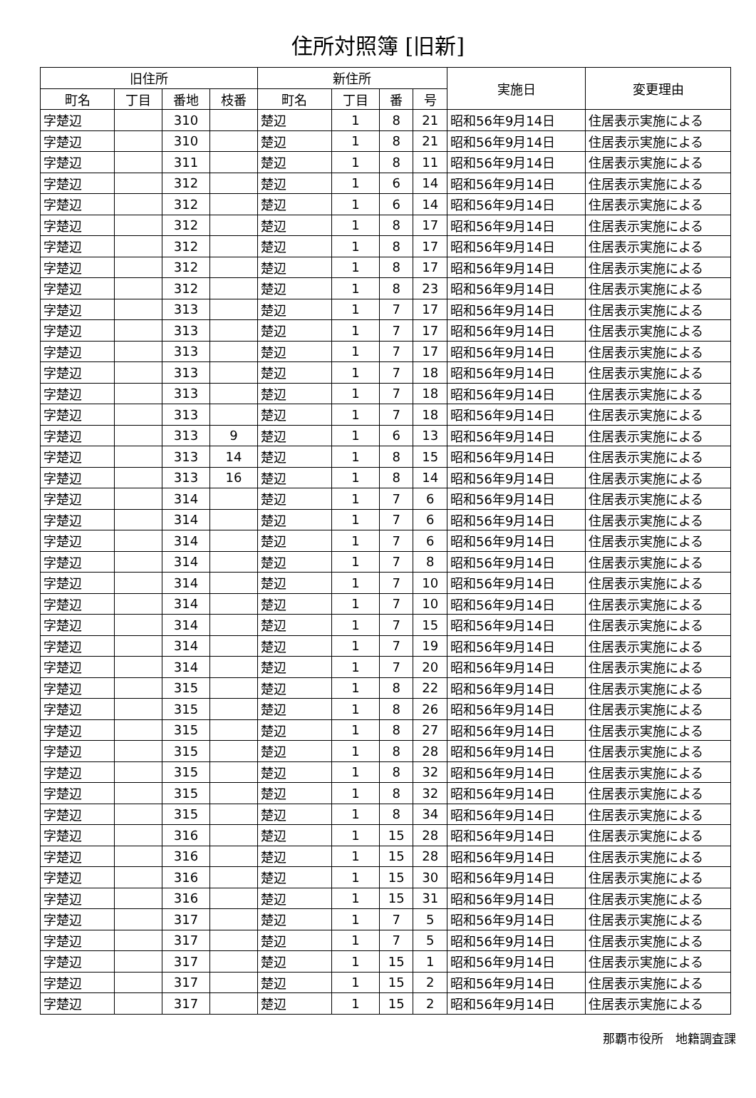住所対照簿 [旧新]
| 旧住所 | | | | 新住所 | | | | 実施日 | 変更理由 |
| --- | --- | --- | --- | --- | --- | --- | --- | --- | --- |
| 町名 | 丁目 | 番地 | 枝番 | 町名 | 丁目 | 番 | 号 | | |
| 字楚辺 | | 310 | | 楚辺 | 1 | 8 | 21 | 昭和56年9月14日 | 住居表示実施による |
| 字楚辺 | | 310 | | 楚辺 | 1 | 8 | 21 | 昭和56年9月14日 | 住居表示実施による |
| 字楚辺 | | 311 | | 楚辺 | 1 | 8 | 11 | 昭和56年9月14日 | 住居表示実施による |
| 字楚辺 | | 312 | | 楚辺 | 1 | 6 | 14 | 昭和56年9月14日 | 住居表示実施による |
| 字楚辺 | | 312 | | 楚辺 | 1 | 6 | 14 | 昭和56年9月14日 | 住居表示実施による |
| 字楚辺 | | 312 | | 楚辺 | 1 | 8 | 17 | 昭和56年9月14日 | 住居表示実施による |
| 字楚辺 | | 312 | | 楚辺 | 1 | 8 | 17 | 昭和56年9月14日 | 住居表示実施による |
| 字楚辺 | | 312 | | 楚辺 | 1 | 8 | 17 | 昭和56年9月14日 | 住居表示実施による |
| 字楚辺 | | 312 | | 楚辺 | 1 | 8 | 23 | 昭和56年9月14日 | 住居表示実施による |
| 字楚辺 | | 313 | | 楚辺 | 1 | 7 | 17 | 昭和56年9月14日 | 住居表示実施による |
| 字楚辺 | | 313 | | 楚辺 | 1 | 7 | 17 | 昭和56年9月14日 | 住居表示実施による |
| 字楚辺 | | 313 | | 楚辺 | 1 | 7 | 17 | 昭和56年9月14日 | 住居表示実施による |
| 字楚辺 | | 313 | | 楚辺 | 1 | 7 | 18 | 昭和56年9月14日 | 住居表示実施による |
| 字楚辺 | | 313 | | 楚辺 | 1 | 7 | 18 | 昭和56年9月14日 | 住居表示実施による |
| 字楚辺 | | 313 | | 楚辺 | 1 | 7 | 18 | 昭和56年9月14日 | 住居表示実施による |
| 字楚辺 | | 313 | 9 | 楚辺 | 1 | 6 | 13 | 昭和56年9月14日 | 住居表示実施による |
| 字楚辺 | | 313 | 14 | 楚辺 | 1 | 8 | 15 | 昭和56年9月14日 | 住居表示実施による |
| 字楚辺 | | 313 | 16 | 楚辺 | 1 | 8 | 14 | 昭和56年9月14日 | 住居表示実施による |
| 字楚辺 | | 314 | | 楚辺 | 1 | 7 | 6 | 昭和56年9月14日 | 住居表示実施による |
| 字楚辺 | | 314 | | 楚辺 | 1 | 7 | 6 | 昭和56年9月14日 | 住居表示実施による |
| 字楚辺 | | 314 | | 楚辺 | 1 | 7 | 6 | 昭和56年9月14日 | 住居表示実施による |
| 字楚辺 | | 314 | | 楚辺 | 1 | 7 | 8 | 昭和56年9月14日 | 住居表示実施による |
| 字楚辺 | | 314 | | 楚辺 | 1 | 7 | 10 | 昭和56年9月14日 | 住居表示実施による |
| 字楚辺 | | 314 | | 楚辺 | 1 | 7 | 10 | 昭和56年9月14日 | 住居表示実施による |
| 字楚辺 | | 314 | | 楚辺 | 1 | 7 | 15 | 昭和56年9月14日 | 住居表示実施による |
| 字楚辺 | | 314 | | 楚辺 | 1 | 7 | 19 | 昭和56年9月14日 | 住居表示実施による |
| 字楚辺 | | 314 | | 楚辺 | 1 | 7 | 20 | 昭和56年9月14日 | 住居表示実施による |
| 字楚辺 | | 315 | | 楚辺 | 1 | 8 | 22 | 昭和56年9月14日 | 住居表示実施による |
| 字楚辺 | | 315 | | 楚辺 | 1 | 8 | 26 | 昭和56年9月14日 | 住居表示実施による |
| 字楚辺 | | 315 | | 楚辺 | 1 | 8 | 27 | 昭和56年9月14日 | 住居表示実施による |
| 字楚辺 | | 315 | | 楚辺 | 1 | 8 | 28 | 昭和56年9月14日 | 住居表示実施による |
| 字楚辺 | | 315 | | 楚辺 | 1 | 8 | 32 | 昭和56年9月14日 | 住居表示実施による |
| 字楚辺 | | 315 | | 楚辺 | 1 | 8 | 32 | 昭和56年9月14日 | 住居表示実施による |
| 字楚辺 | | 315 | | 楚辺 | 1 | 8 | 34 | 昭和56年9月14日 | 住居表示実施による |
| 字楚辺 | | 316 | | 楚辺 | 1 | 15 | 28 | 昭和56年9月14日 | 住居表示実施による |
| 字楚辺 | | 316 | | 楚辺 | 1 | 15 | 28 | 昭和56年9月14日 | 住居表示実施による |
| 字楚辺 | | 316 | | 楚辺 | 1 | 15 | 30 | 昭和56年9月14日 | 住居表示実施による |
| 字楚辺 | | 316 | | 楚辺 | 1 | 15 | 31 | 昭和56年9月14日 | 住居表示実施による |
| 字楚辺 | | 317 | | 楚辺 | 1 | 7 | 5 | 昭和56年9月14日 | 住居表示実施による |
| 字楚辺 | | 317 | | 楚辺 | 1 | 7 | 5 | 昭和56年9月14日 | 住居表示実施による |
| 字楚辺 | | 317 | | 楚辺 | 1 | 15 | 1 | 昭和56年9月14日 | 住居表示実施による |
| 字楚辺 | | 317 | | 楚辺 | 1 | 15 | 2 | 昭和56年9月14日 | 住居表示実施による |
| 字楚辺 | | 317 | | 楚辺 | 1 | 15 | 2 | 昭和56年9月14日 | 住居表示実施による |
那覇市役所　地籍調査課